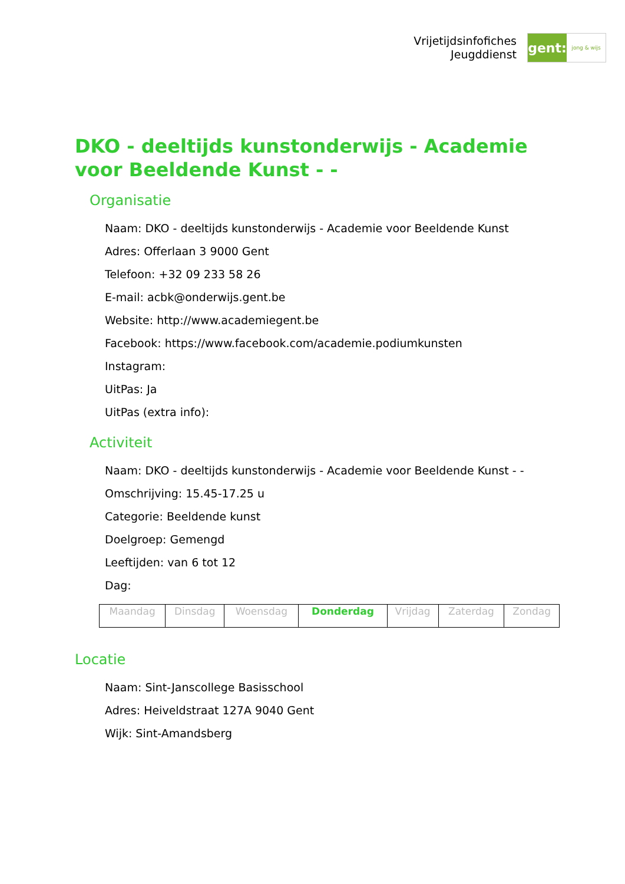Vrijetijdsinfofiches
Jeugddienst
gent:
jong & wijs
DKO - deeltijds kunstonderwijs - Academie voor Beeldende Kunst - -
Organisatie
Naam: DKO - deeltijds kunstonderwijs - Academie voor Beeldende Kunst
Adres: Offerlaan 3 9000 Gent
Telefoon: +32 09 233 58 26
E-mail: acbk@onderwijs.gent.be
Website: http://www.academiegent.be
Facebook: https://www.facebook.com/academie.podiumkunsten
Instagram:
UitPas: Ja
UitPas (extra info):
Activiteit
Naam: DKO - deeltijds kunstonderwijs - Academie voor Beeldende Kunst - -
Omschrijving: 15.45-17.25 u
Categorie: Beeldende kunst
Doelgroep: Gemengd
Leeftijden: van 6 tot 12
Dag:
| Maandag | Dinsdag | Woensdag | Donderdag | Vrijdag | Zaterdag | Zondag |
Locatie
Naam: Sint-Janscollege Basisschool
Adres: Heiveldstraat 127A 9040 Gent
Wijk: Sint-Amandsberg